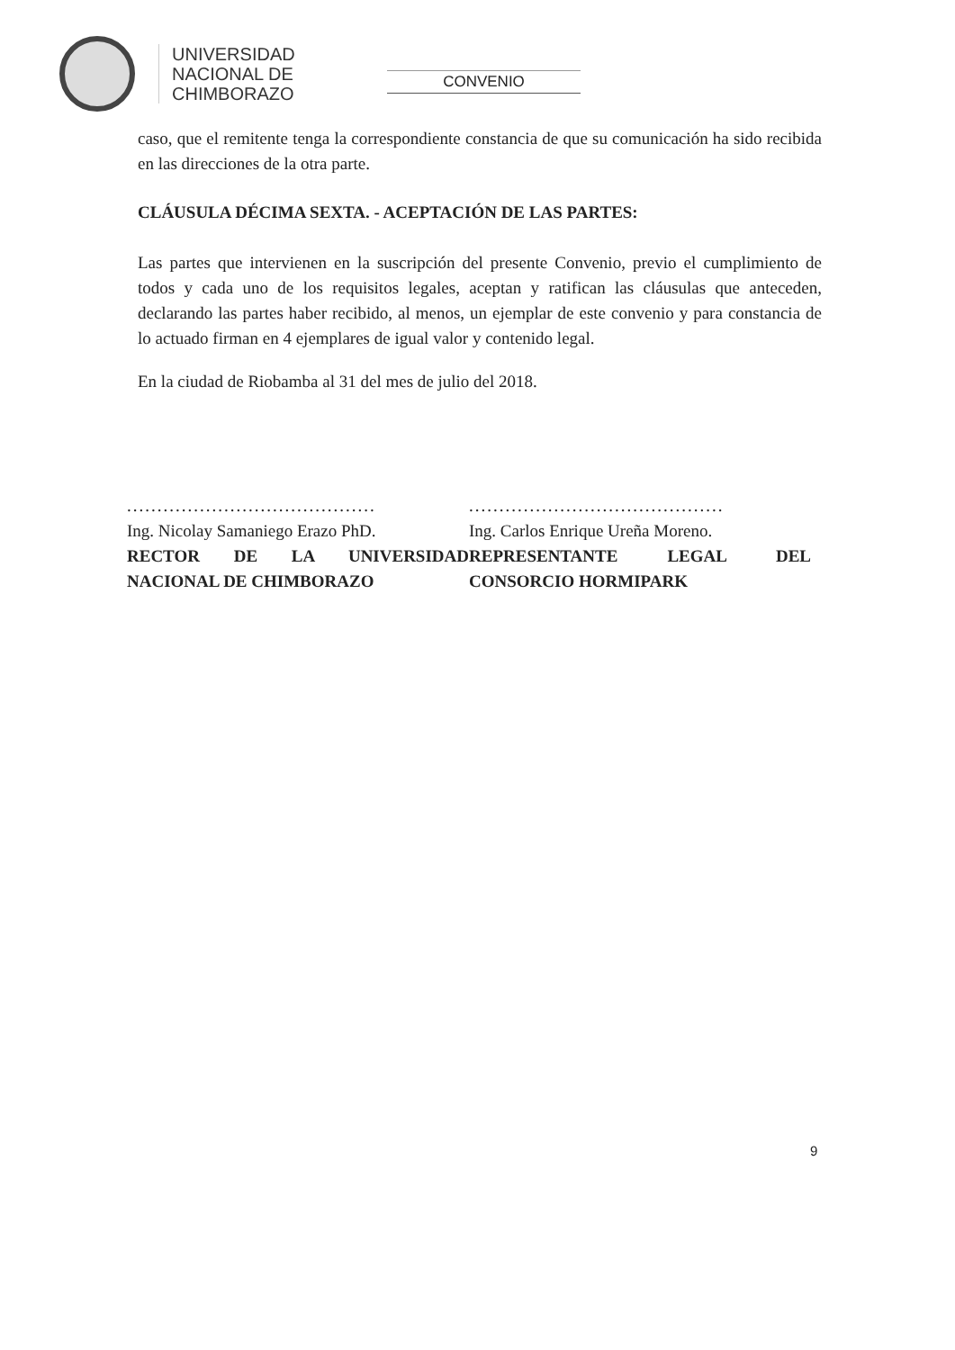UNIVERSIDAD
NACIONAL DE
CHIMBORAZO
CONVENIO
caso, que el remitente tenga la correspondiente constancia de que su comunicación ha sido recibida en las direcciones de la otra parte.
CLÁUSULA DÉCIMA SEXTA. - ACEPTACIÓN DE LAS PARTES:
Las partes que intervienen en la suscripción del presente Convenio, previo el cumplimiento de todos y cada uno de los requisitos legales, aceptan y ratifican las cláusulas que anteceden, declarando las partes haber recibido, al menos, un ejemplar de este convenio y para constancia de lo actuado firman en 4 ejemplares de igual valor y contenido legal.
En la ciudad de Riobamba al 31 del mes de julio del 2018.
.........................................
Ing. Nicolay Samaniego Erazo PhD.
RECTOR DE LA UNIVERSIDAD NACIONAL DE CHIMBORAZO
..........................................
Ing. Carlos Enrique Ureña Moreno.
REPRESENTANTE LEGAL DEL CONSORCIO HORMIPARK
9